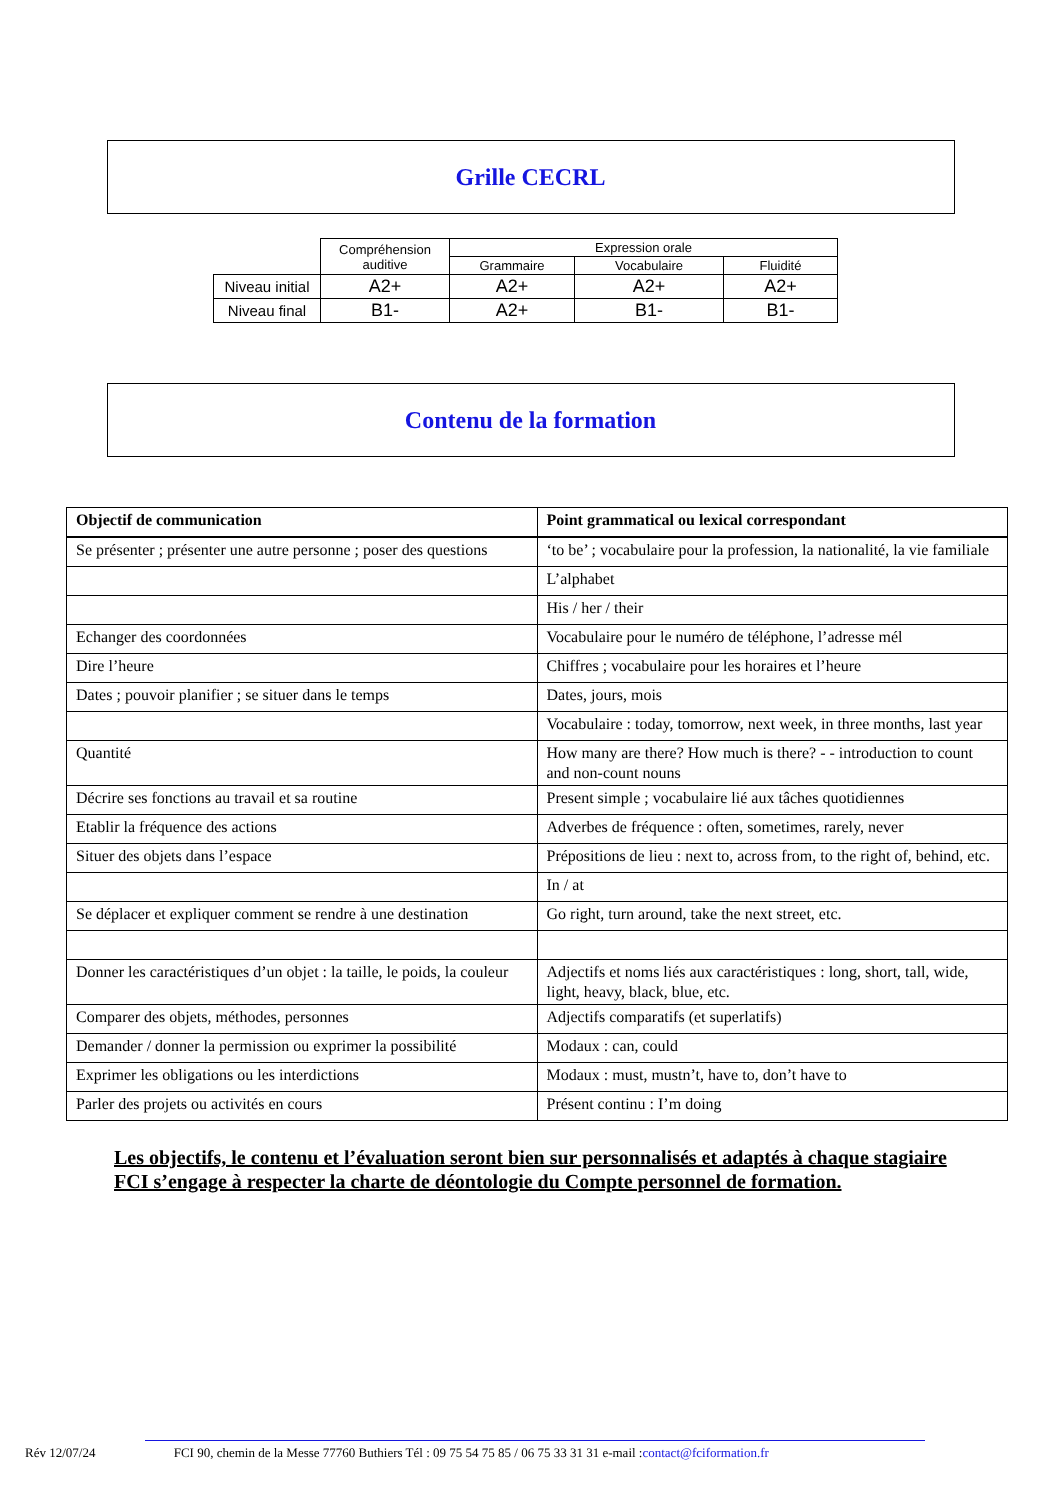Grille CECRL
| | Compréhension auditive | Expression orale | | |
| | | Grammaire | Vocabulaire | Fluidité |
| Niveau initial | A2+ | A2+ | A2+ | A2+ |
| Niveau final | B1- | A2+ | B1- | B1- |
Contenu de la formation
| Objectif de communication | Point grammatical ou lexical correspondant |
| --- | --- |
| Se présenter ; présenter une autre personne ; poser des questions | ‘to be’ ; vocabulaire pour la profession, la nationalité, la vie familiale |
| | L’alphabet |
| | His / her / their |
| Echanger des coordonnées | Vocabulaire pour le numéro de téléphone, l’adresse mél |
| Dire l’heure | Chiffres ; vocabulaire pour les horaires et l’heure |
| Dates ; pouvoir planifier ; se situer dans le temps | Dates, jours, mois |
| | Vocabulaire : today, tomorrow, next week, in three months, last year |
| Quantité | How many are there? How much is there? - - introduction to count and non-count nouns |
| Décrire ses fonctions au travail et sa routine | Present simple ; vocabulaire lié aux tâches quotidiennes |
| Etablir la fréquence des actions | Adverbes de fréquence : often, sometimes, rarely, never |
| Situer des objets dans l’espace | Prépositions de lieu : next to, across from, to the right of, behind, etc. |
| | In / at |
| Se déplacer et expliquer comment se rendre à une destination | Go right, turn around, take the next street, etc. |
| Donner les caractéristiques d’un objet : la taille, le poids, la couleur | Adjectifs et noms liés aux caractéristiques : long, short, tall, wide, light, heavy, black, blue, etc. |
| Comparer des objets, méthodes, personnes | Adjectifs comparatifs (et superlatifs) |
| Demander / donner la permission ou exprimer la possibilité | Modaux : can, could |
| Exprimer les obligations ou les interdictions | Modaux : must, mustn’t, have to, don’t have to |
| Parler des projets ou activités en cours | Présent continu : I’m doing |
Les objectifs, le contenu et l’évaluation seront bien sur personnalisés et adaptés à chaque stagiaire
FCI s’engage à respecter la charte de déontologie du Compte personnel de formation.
Rév 12/07/24 FCI 90, chemin de la Messe 77760 Buthiers Tél : 09 75 54 75 85 / 06 75 33 31 31 e-mail :contact@fciformation.fr